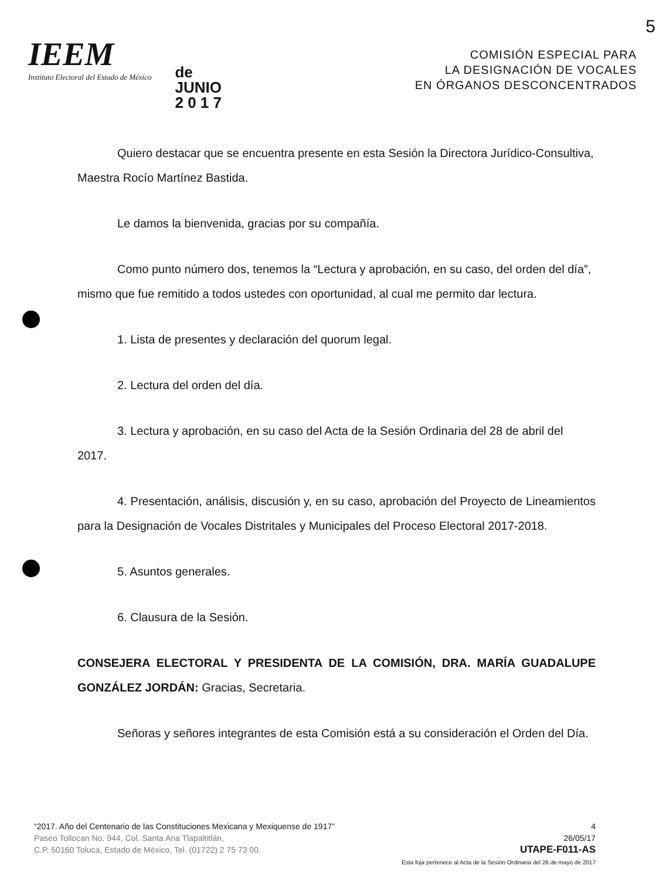5
IEEM
Instituto Electoral del Estado de México
de
JUNIO
2 0 1 7
COMISIÓN ESPECIAL PARA
LA DESIGNACIÓN DE VOCALES
EN ÓRGANOS DESCONCENTRADOS
Quiero destacar que se encuentra presente en esta Sesión la Directora Jurídico-Consultiva, Maestra Rocío Martínez Bastida.
Le damos la bienvenida, gracias por su compañía.
Como punto número dos, tenemos la “Lectura y aprobación, en su caso, del orden del día”, mismo que fue remitido a todos ustedes con oportunidad, al cual me permito dar lectura.
1. Lista de presentes y declaración del quorum legal.
2. Lectura del orden del día.
3. Lectura y aprobación, en su caso del Acta de la Sesión Ordinaria del 28 de abril del 2017.
4. Presentación, análisis, discusión y, en su caso, aprobación del Proyecto de Lineamientos para la Designación de Vocales Distritales y Municipales del Proceso Electoral 2017-2018.
5. Asuntos generales.
6. Clausura de la Sesión.
CONSEJERA ELECTORAL Y PRESIDENTA DE LA COMISIÓN, DRA. MARÍA GUADALUPE GONZÁLEZ JORDÁN: Gracias, Secretaria.
Señoras y señores integrantes de esta Comisión está a su consideración el Orden del Día.
“2017. Año del Centenario de las Constituciones Mexicana y Mexiquense de 1917”
Paseo Tollocan No. 944, Col. Santa Ana Tlapaltitlán,
C.P. 50160 Toluca, Estado de México, Tel. (01722) 2 75 73 00.
4
26/05/17
UTAPE-F011-AS
Esta foja pertenece al Acta de la Sesión Ordinaria del 26 de mayo de 2017